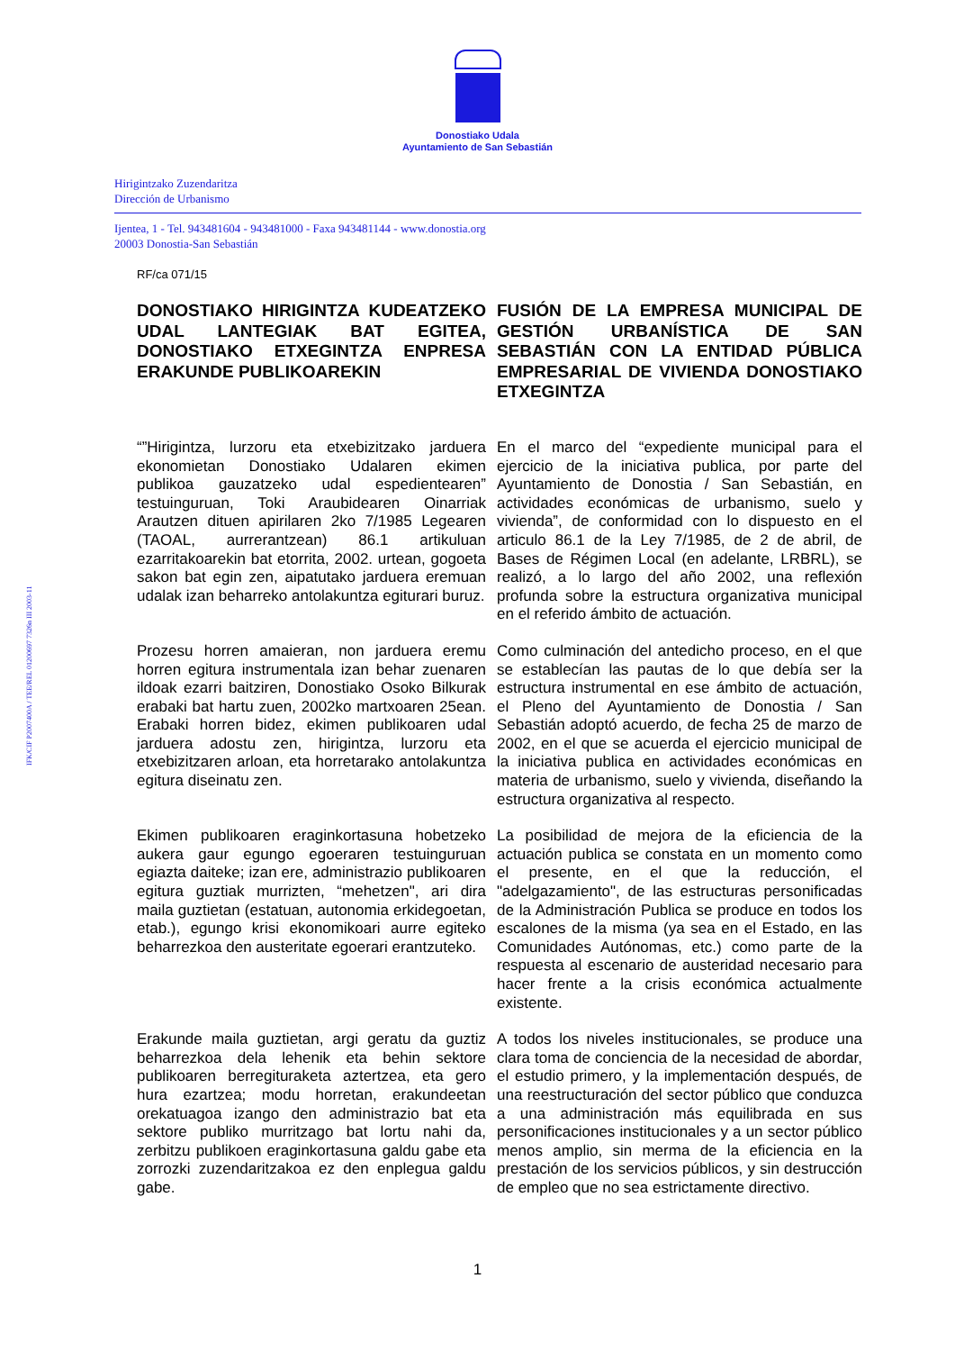Donostiako Udala
Ayuntamiento de San Sebastián
Hirigintzako Zuzendaritza
Dirección de Urbanismo
Ijentea, 1 - Tel. 943481604 - 943481000 - Faxa 943481144 - www.donostia.org
20003 Donostia-San Sebastián
RF/ca 071/15
IFK/CIF P2007400A / TEE/REL 01200697 7326n III 2003-11
DONOSTIAKO HIRIGINTZA KUDEATZEKO UDAL LANTEGIAK BAT EGITEA, DONOSTIAKO ETXEGINTZA ENPRESA ERAKUNDE PUBLIKOAREKIN
FUSIÓN DE LA EMPRESA MUNICIPAL DE GESTIÓN URBANÍSTICA DE SAN SEBASTIÁN CON LA ENTIDAD PÚBLICA EMPRESARIAL DE VIVIENDA DONOSTIAKO ETXEGINTZA
“”Hirigintza, lurzoru eta etxebizitzako jarduera ekonomietan Donostiako Udalaren ekimen publikoa gauzatzeko udal espedientearen” testuinguruan, Toki Araubidearen Oinarriak Arautzen dituen apirilaren 2ko 7/1985 Legearen (TAOAL, aurrerantzean) 86.1 artikuluan ezarritakoarekin bat etorrita, 2002. urtean, gogoeta sakon bat egin zen, aipatutako jarduera eremuan udalak izan beharreko antolakuntza egiturari buruz.
En el marco del “expediente municipal para el ejercicio de la iniciativa publica, por parte del Ayuntamiento de Donostia / San Sebastián, en actividades económicas de urbanismo, suelo y vivienda”, de conformidad con lo dispuesto en el articulo 86.1 de la Ley 7/1985, de 2 de abril, de Bases de Régimen Local (en adelante, LRBRL), se realizó, a lo largo del año 2002, una reflexión profunda sobre la estructura organizativa municipal en el referido ámbito de actuación.
Prozesu horren amaieran, non jarduera eremu horren egitura instrumentala izan behar zuenaren ildoak ezarri baitziren, Donostiako Osoko Bilkurak erabaki bat hartu zuen, 2002ko martxoaren 25ean. Erabaki horren bidez, ekimen publikoaren udal jarduera adostu zen, hirigintza, lurzoru eta etxebizitzaren arloan, eta horretarako antolakuntza egitura diseinatu zen.
Como culminación del antedicho proceso, en el que se establecían las pautas de lo que debía ser la estructura instrumental en ese ámbito de actuación, el Pleno del Ayuntamiento de Donostia / San Sebastián adoptó acuerdo, de fecha 25 de marzo de 2002, en el que se acuerda el ejercicio municipal de la iniciativa publica en actividades económicas en materia de urbanismo, suelo y vivienda, diseñando la estructura organizativa al respecto.
Ekimen publikoaren eraginkortasuna hobetzeko aukera gaur egungo egoeraren testuinguruan egiazta daiteke; izan ere, administrazio publikoaren egitura guztiak murrizten, “mehetzen", ari dira maila guztietan (estatuan, autonomia erkidegoetan, etab.), egungo krisi ekonomikoari aurre egiteko beharrezkoa den austeritate egoerari erantzuteko.
La posibilidad de mejora de la eficiencia de la actuación publica se constata en un momento como el presente, en el que la reducción, el "adelgazamiento", de las estructuras personificadas de la Administración Publica se produce en todos los escalones de la misma (ya sea en el Estado, en las Comunidades Autónomas, etc.) como parte de la respuesta al escenario de austeridad necesario para hacer frente a la crisis económica actualmente existente.
Erakunde maila guztietan, argi geratu da guztiz beharrezkoa dela lehenik eta behin sektore publikoaren berregituraketa aztertzea, eta gero hura ezartzea; modu horretan, erakundeetan orekatuagoa izango den administrazio bat eta sektore publiko murritzago bat lortu nahi da, zerbitzu publikoen eraginkortasuna galdu gabe eta zorrozki zuzendaritzakoa ez den enplegua galdu gabe.
A todos los niveles institucionales, se produce una clara toma de conciencia de la necesidad de abordar, el estudio primero, y la implementación después, de una reestructuración del sector público que conduzca a una administración más equilibrada en sus personificaciones institucionales y a un sector público menos amplio, sin merma de la eficiencia en la prestación de los servicios públicos, y sin destrucción de empleo que no sea estrictamente directivo.
1